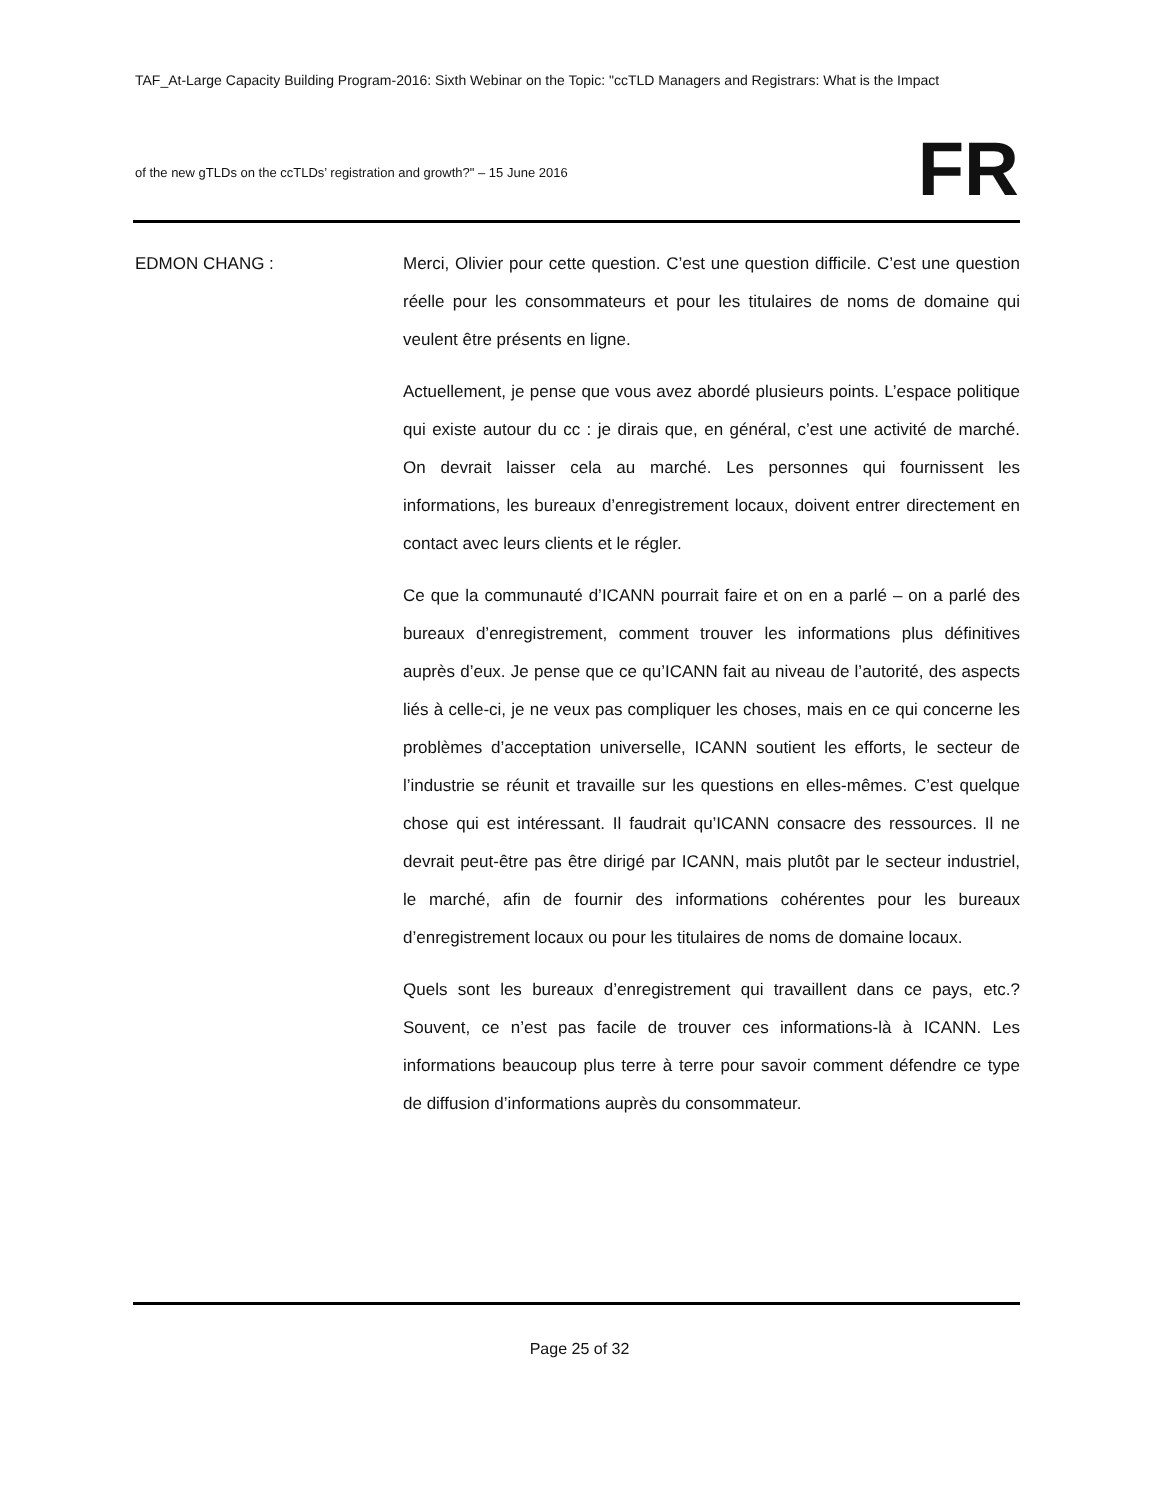TAF_At-Large Capacity Building Program-2016: Sixth Webinar on the Topic: "ccTLD Managers and Registrars: What is the Impact
of the new gTLDs on the ccTLDs’ registration and growth?" – 15 June 2016
FR
EDMON CHANG : Merci, Olivier pour cette question. C’est une question difficile. C’est une question réelle pour les consommateurs et pour les titulaires de noms de domaine qui veulent être présents en ligne.
Actuellement, je pense que vous avez abordé plusieurs points. L’espace politique qui existe autour du cc : je dirais que, en général, c’est une activité de marché. On devrait laisser cela au marché. Les personnes qui fournissent les informations, les bureaux d’enregistrement locaux, doivent entrer directement en contact avec leurs clients et le régler.
Ce que la communauté d’ICANN pourrait faire et on en a parlé – on a parlé des bureaux d’enregistrement, comment trouver les informations plus définitives auprès d’eux. Je pense que ce qu’ICANN fait au niveau de l’autorité, des aspects liés à celle-ci, je ne veux pas compliquer les choses, mais en ce qui concerne les problèmes d’acceptation universelle, ICANN soutient les efforts, le secteur de l’industrie se réunit et travaille sur les questions en elles-mêmes. C’est quelque chose qui est intéressant. Il faudrait qu’ICANN consacre des ressources. Il ne devrait peut-être pas être dirigé par ICANN, mais plutôt par le secteur industriel, le marché, afin de fournir des informations cohérentes pour les bureaux d’enregistrement locaux ou pour les titulaires de noms de domaine locaux.
Quels sont les bureaux d’enregistrement qui travaillent dans ce pays, etc.? Souvent, ce n’est pas facile de trouver ces informations-là à ICANN. Les informations beaucoup plus terre à terre pour savoir comment défendre ce type de diffusion d’informations auprès du consommateur.
Page 25 of 32